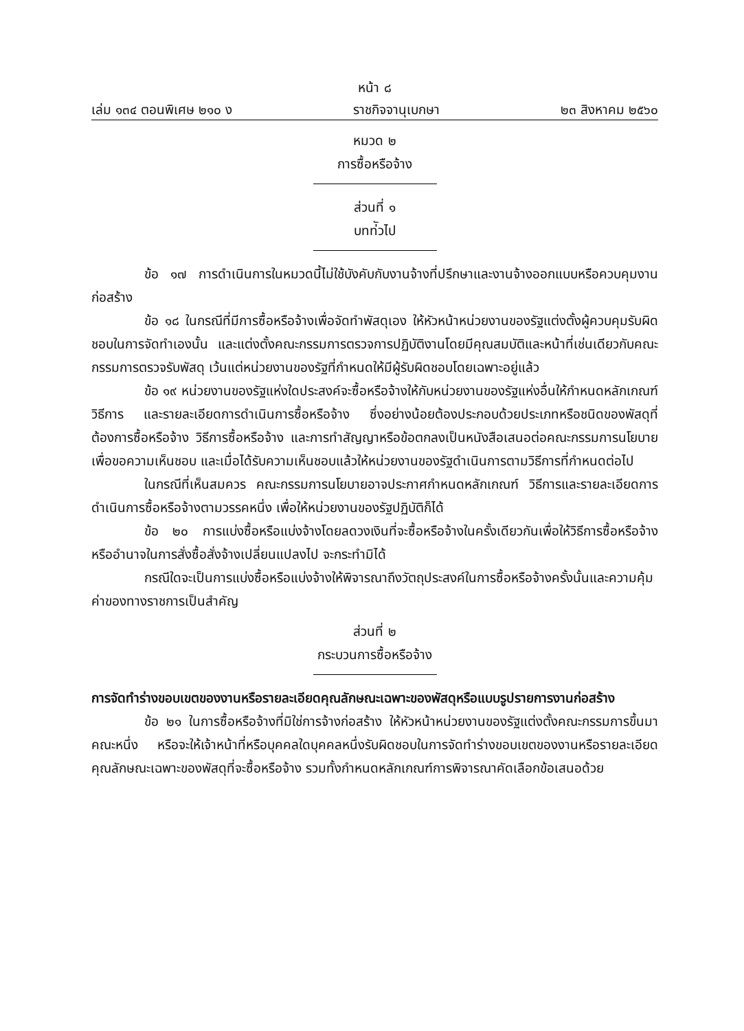หน้า ๘
เล่ม ๑๓๔ ตอนพิเศษ ๒๑๐ ง ราชกิจจานุเบกษา ๒๓ สิงหาคม ๒๕๖๐
หมวด ๒
การซื้อหรือจ้าง
ส่วนที่ ๑
บทท่ัวไป
ข้อ ๑๗ การดำเนินการในหมวดนี้ไม่ใช้บังคับกับงานจ้างที่ปรึกษาและงานจ้างออกแบบหรือควบคุมงานก่อสร้าง
ข้อ ๑๘ ในกรณีที่มีการซื้อหรือจ้างเพื่อจัดทำพัสดุเอง ให้หัวหน้าหน่วยงานของรัฐแต่งตั้งผู้ควบคุมรับผิดชอบในการจัดทำเองนั้น และแต่งตั้งคณะกรรมการตรวจการปฏิบัติงานโดยมีคุณสมบัติและหน้าที่เช่นเดียวกับคณะกรรมการตรวจรับพัสดุ เว้นแต่หน่วยงานของรัฐที่กำหนดให้มีผู้รับผิดชอบโดยเฉพาะอยู่แล้ว
ข้อ ๑๙ หน่วยงานของรัฐแห่งใดประสงค์จะซื้อหรือจ้างให้กับหน่วยงานของรัฐแห่งอื่นให้กำหนดหลักเกณฑ์ วิธีการ และรายละเอียดการดำเนินการซื้อหรือจ้าง ซึ่งอย่างน้อยต้องประกอบด้วยประเภทหรือชนิดของพัสดุที่ต้องการซื้อหรือจ้าง วิธีการซื้อหรือจ้าง และการทำสัญญาหรือข้อตกลงเป็นหนังสือเสนอต่อคณะกรรมการนโยบายเพื่อขอความเห็นชอบ และเมื่อได้รับความเห็นชอบแล้วให้หน่วยงานของรัฐดำเนินการตามวิธีการที่กำหนดต่อไป
ในกรณีที่เห็นสมควร คณะกรรมการนโยบายอาจประกาศกำหนดหลักเกณฑ์ วิธีการและรายละเอียดการดำเนินการซื้อหรือจ้างตามวรรคหนึ่ง เพื่อให้หน่วยงานของรัฐปฏิบัติก็ได้
ข้อ ๒๐ การแบ่งซื้อหรือแบ่งจ้างโดยลดวงเงินที่จะซื้อหรือจ้างในครั้งเดียวกันเพื่อให้วิธีการซื้อหรือจ้างหรืออำนาจในการสั่งซื้อสั่งจ้างเปลี่ยนแปลงไป จะกระทำมิได้
กรณีใดจะเป็นการแบ่งซื้อหรือแบ่งจ้างให้พิจารณาถึงวัตถุประสงค์ในการซื้อหรือจ้างครั้งนั้นและความคุ้มค่าของทางราชการเป็นสำคัญ
ส่วนที่ ๒
กระบวนการซื้อหรือจ้าง
การจัดทำร่างขอบเขตของงานหรือรายละเอียดคุณลักษณะเฉพาะของพัสดุหรือแบบรูปรายการงานก่อสร้าง
ข้อ ๒๑ ในการซื้อหรือจ้างที่มิใช่การจ้างก่อสร้าง ให้หัวหน้าหน่วยงานของรัฐแต่งตั้งคณะกรรมการขึ้นมาคณะหนึ่ง หรือจะให้เจ้าหน้าที่หรือบุคคลใดบุคคลหนึ่งรับผิดชอบในการจัดทำร่างขอบเขตของงานหรือรายละเอียดคุณลักษณะเฉพาะของพัสดุที่จะซื้อหรือจ้าง รวมทั้งกำหนดหลักเกณฑ์การพิจารณาคัดเลือกข้อเสนอด้วย